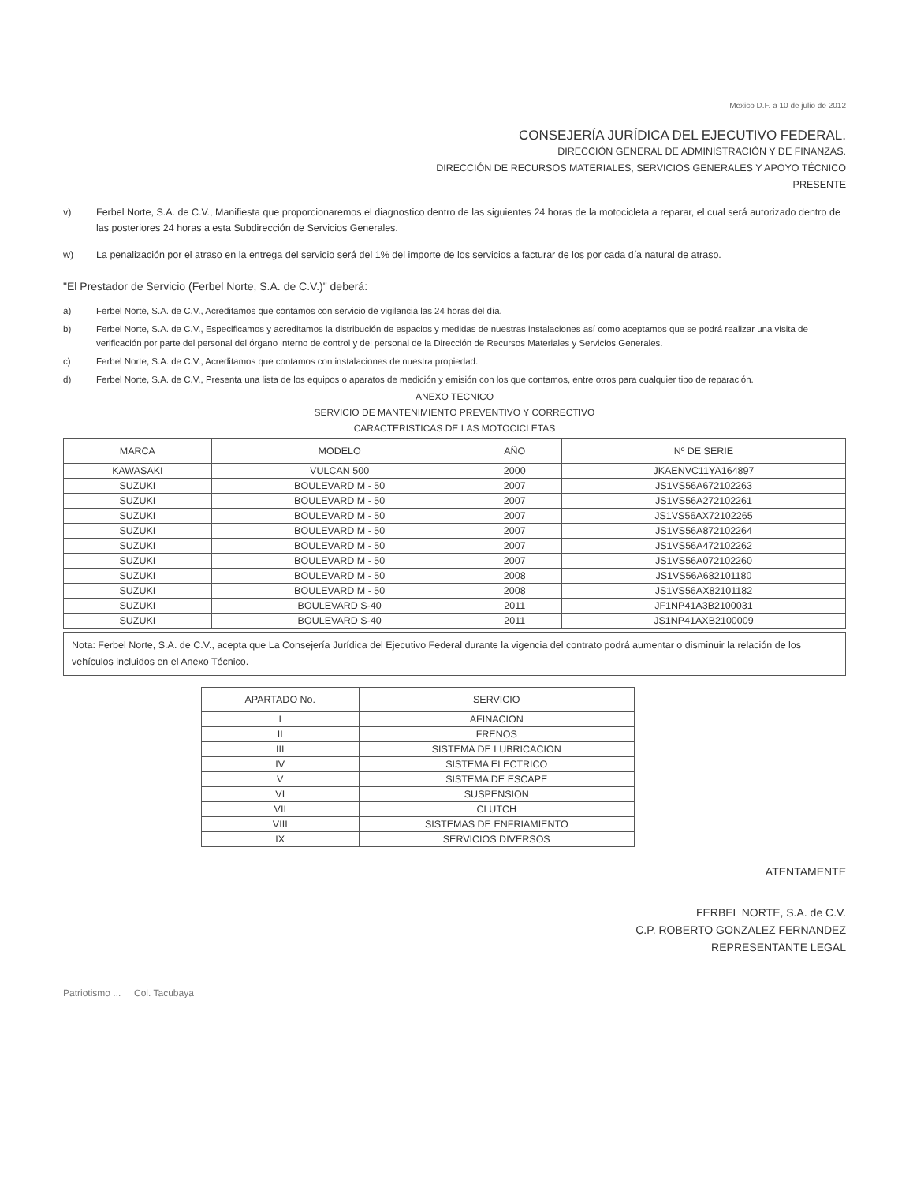Mexico D.F. a 10 de julio de 2012
CONSEJERÍA JURÍDICA DEL EJECUTIVO FEDERAL.
DIRECCIÓN GENERAL DE ADMINISTRACIÓN Y DE FINANZAS.
DIRECCIÓN DE RECURSOS MATERIALES, SERVICIOS GENERALES Y APOYO TÉCNICO
PRESENTE
v) Ferbel Norte, S.A. de C.V., Manifiesta que proporcionaremos el diagnostico dentro de las siguientes 24 horas de la motocicleta a reparar, el cual será autorizado dentro de las posteriores 24 horas a esta Subdirección de Servicios Generales.
w) La penalización por el atraso en la entrega del servicio será del 1% del importe de los servicios a facturar de los por cada día natural de atraso.
"El Prestador de Servicio (Ferbel Norte, S.A. de C.V.)" deberá:
a) Ferbel Norte, S.A. de C.V., Acreditamos que contamos con servicio de vigilancia las 24 horas del día.
b) Ferbel Norte, S.A. de C.V., Especificamos y acreditamos la distribución de espacios y medidas de nuestras instalaciones así como aceptamos que se podrá realizar una visita de verificación por parte del personal del órgano interno de control y del personal de la Dirección de Recursos Materiales y Servicios Generales.
c) Ferbel Norte, S.A. de C.V., Acreditamos que contamos con instalaciones de nuestra propiedad.
d) Ferbel Norte, S.A. de C.V., Presenta una lista de los equipos o aparatos de medición y emisión con los que contamos, entre otros para cualquier tipo de reparación.
ANEXO TECNICO
SERVICIO DE MANTENIMIENTO PREVENTIVO Y CORRECTIVO
CARACTERISTICAS DE LAS MOTOCICLETAS
| MARCA | MODELO | AÑO | Nº DE SERIE |
| --- | --- | --- | --- |
| KAWASAKI | VULCAN 500 | 2000 | JKAENVC11YA164897 |
| SUZUKI | BOULEVARD M - 50 | 2007 | JS1VS56A672102263 |
| SUZUKI | BOULEVARD M - 50 | 2007 | JS1VS56A272102261 |
| SUZUKI | BOULEVARD M - 50 | 2007 | JS1VS56AX72102265 |
| SUZUKI | BOULEVARD M - 50 | 2007 | JS1VS56A872102264 |
| SUZUKI | BOULEVARD M - 50 | 2007 | JS1VS56A472102262 |
| SUZUKI | BOULEVARD M - 50 | 2007 | JS1VS56A072102260 |
| SUZUKI | BOULEVARD M - 50 | 2008 | JS1VS56A682101180 |
| SUZUKI | BOULEVARD M - 50 | 2008 | JS1VS56AX82101182 |
| SUZUKI | BOULEVARD S-40 | 2011 | JF1NP41A3B2100031 |
| SUZUKI | BOULEVARD S-40 | 2011 | JS1NP41AXB2100009 |
Nota: Ferbel Norte, S.A. de C.V., acepta que La Consejería Jurídica del Ejecutivo Federal durante la vigencia del contrato podrá aumentar o disminuir la relación de los vehículos incluidos en el Anexo Técnico.
| APARTADO No. | SERVICIO |
| --- | --- |
| I | AFINACION |
| II | FRENOS |
| III | SISTEMA DE LUBRICACION |
| IV | SISTEMA ELECTRICO |
| V | SISTEMA DE ESCAPE |
| VI | SUSPENSION |
| VII | CLUTCH |
| VIII | SISTEMAS DE ENFRIAMIENTO |
| IX | SERVICIOS DIVERSOS |
ATENTAMENTE
FERBEL NORTE, S.A. de C.V.
C.P. ROBERTO GONZALEZ FERNANDEZ
REPRESENTANTE LEGAL
Patriotismo ... Col. Tacubaya